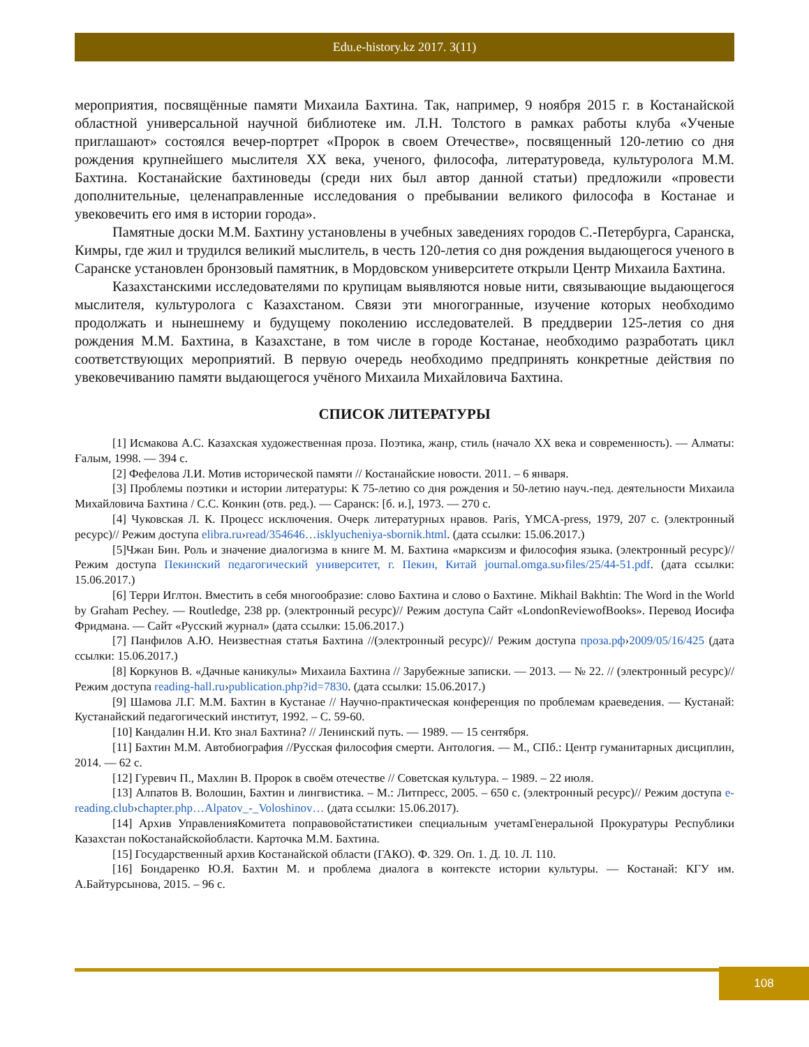Edu.e-history.kz 2017. 3(11)
мероприятия, посвящённые памяти Михаила Бахтина. Так, например, 9 ноября 2015 г. в Костанайской областной универсальной научной библиотеке им. Л.Н. Толстого в рамках работы клуба «Ученые приглашают» состоялся вечер-портрет «Пророк в своем Отечестве», посвященный 120-летию со дня рождения крупнейшего мыслителя XX века, ученого, философа, литературоведа, культуролога М.М. Бахтина. Костанайские бахтиноведы (среди них был автор данной статьи) предложили «провести дополнительные, целенаправленные исследования о пребывании великого философа в Костанае и увековечить его имя в истории города».
Памятные доски М.М. Бахтину установлены в учебных заведениях городов С.-Петербурга, Саранска, Кимры, где жил и трудился великий мыслитель, в честь 120-летия со дня рождения выдающегося ученого в Саранске установлен бронзовый памятник, в Мордовском университете открыли Центр Михаила Бахтина.
Казахстанскими исследователями по крупицам выявляются новые нити, связывающие выдающегося мыслителя, культуролога с Казахстаном. Связи эти многогранные, изучение которых необходимо продолжать и нынешнему и будущему поколению исследователей. В преддверии 125-летия со дня рождения М.М. Бахтина, в Казахстане, в том числе в городе Костанае, необходимо разработать цикл соответствующих мероприятий. В первую очередь необходимо предпринять конкретные действия по увековечиванию памяти выдающегося учёного Михаила Михайловича Бахтина.
СПИСОК ЛИТЕРАТУРЫ
[1] Исмакова А.С. Казахская художественная проза. Поэтика, жанр, стиль (начало XX века и современность). — Алматы: Ғалым, 1998. — 394 с.
[2] Фефелова Л.И. Мотив исторической памяти // Костанайские новости. 2011. – 6 января.
[3] Проблемы поэтики и истории литературы: К 75-летию со дня рождения и 50-летию науч.-пед. деятельности Михаила Михайловича Бахтина / С.С. Конкин (отв. ред.). — Саранск: [б. и.], 1973. — 270 с.
[4] Чуковская Л. К. Процесс исключения. Очерк литературных нравов. Paris, YMCA-press, 1979, 207 с. (электронный ресурс)// Режим доступа elibra.ru›read/354646…isklyucheniya-sbornik.html. (дата ссылки: 15.06.2017.)
[5]Чжан Бин. Роль и значение диалогизма в книге М. М. Бахтина «марксизм и философия языка. (электронный ресурс)// Режим доступа Пекинский педагогический университет, г. Пекин, Китай journal.omga.su›files/25/44-51.pdf. (дата ссылки: 15.06.2017.)
[6] Терри Иглтон. Вместить в себя многообразие: слово Бахтина и слово о Бахтине. Mikhail Bakhtin: The Word in the World by Graham Pechey. — Routledge, 238 pp. (электронный ресурс)// Режим доступа Сайт «LondonReviewofBooks». Перевод Иосифа Фридмана. — Сайт «Русский журнал» (дата ссылки: 15.06.2017.)
[7] Панфилов А.Ю. Неизвестная статья Бахтина //(электронный ресурс)// Режим доступа проза.рф›2009/05/16/425 (дата ссылки: 15.06.2017.)
[8] Коркунов В. «Дачные каникулы» Михаила Бахтина // Зарубежные записки. — 2013. — № 22. // (электронный ресурс)// Режим доступа reading-hall.ru›publication.php?id=7830. (дата ссылки: 15.06.2017.)
[9] Шамова Л.Г. М.М. Бахтин в Кустанае // Научно-практическая конференция по проблемам краеведения. — Кустанай: Кустанайский педагогический институт, 1992. – С. 59-60.
[10] Кандалин Н.И. Кто знал Бахтина? // Ленинский путь. — 1989. — 15 сентября.
[11] Бахтин М.М. Автобиография //Русская философия смерти. Антология. — М., СПб.: Центр гуманитарных дисциплин, 2014. — 62 с.
[12] Гуревич П., Махлин В. Пророк в своём отечестве // Советская культура. – 1989. – 22 июля.
[13] Алпатов В. Волошин, Бахтин и лингвистика. – М.: Литпресс, 2005. – 650 с. (электронный ресурс)// Режим доступа e-reading.club›chapter.php…Alpatov_-_Voloshinov… (дата ссылки: 15.06.2017).
[14] Архив УправленияКомитета поправовойстатистикеи специальным учетамГенеральной Прокуратуры Республики Казахстан поКостанайскойобласти. Карточка М.М. Бахтина.
[15] Государственный архив Костанайской области (ГАКО). Ф. 329. Оп. 1. Д. 10. Л. 110.
[16] Бондаренко Ю.Я. Бахтин М. и проблема диалога в контексте истории культуры. — Костанай: КГУ им. А.Байтурсынова, 2015. – 96 с.
108